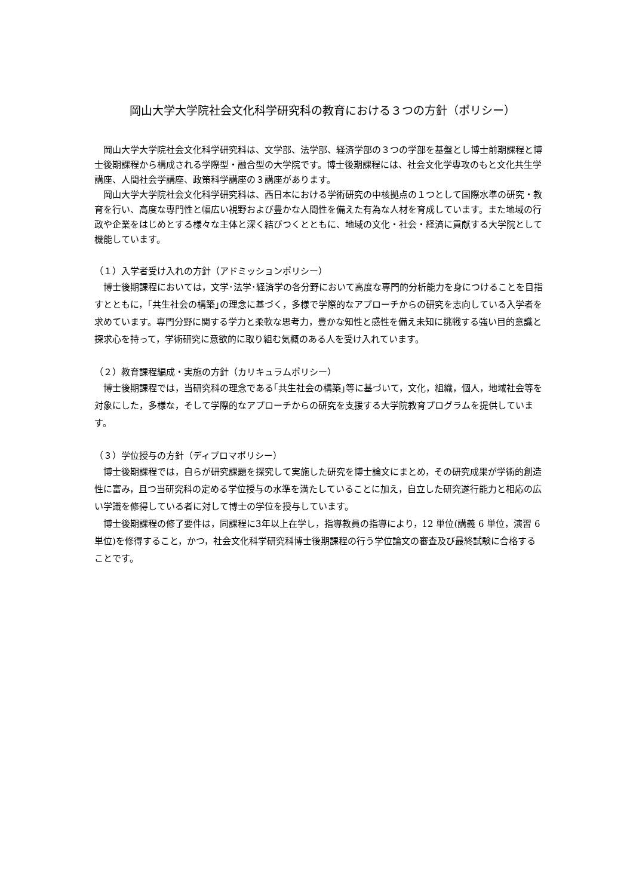岡山大学大学院社会文化科学研究科の教育における３つの方針（ポリシー）
岡山大学大学院社会文化科学研究科は、文学部、法学部、経済学部の３つの学部を基盤とし博士前期課程と博士後期課程から構成される学際型・融合型の大学院です。博士後期課程には、社会文化学専攻のもと文化共生学講座、人間社会学講座、政策科学講座の３講座があります。
岡山大学大学院社会文化科学研究科は、西日本における学術研究の中核拠点の１つとして国際水準の研究・教育を行い、高度な専門性と幅広い視野および豊かな人間性を備えた有為な人材を育成しています。また地域の行政や企業をはじめとする様々な主体と深く結びつくとともに、地域の文化・社会・経済に貢献する大学院として機能しています。
（１）入学者受け入れの方針（アドミッションポリシー）
博士後期課程においては，文学･法学･経済学の各分野において高度な専門的分析能力を身につけることを目指すとともに，｢共生社会の構築｣の理念に基づく，多様で学際的なアプローチからの研究を志向している入学者を求めています。専門分野に関する学力と柔軟な思考力，豊かな知性と感性を備え未知に挑戦する強い目的意識と探求心を持って，学術研究に意欲的に取り組む気概のある人を受け入れています。
（２）教育課程編成・実施の方針（カリキュラムポリシー）
博士後期課程では，当研究科の理念である｢共生社会の構築｣等に基づいて，文化，組織，個人，地域社会等を対象にした，多様な，そして学際的なアプローチからの研究を支援する大学院教育プログラムを提供しています。
（３）学位授与の方針（ディプロマポリシー）
博士後期課程では，自らが研究課題を探究して実施した研究を博士論文にまとめ，その研究成果が学術的創造性に富み，且つ当研究科の定める学位授与の水準を満たしていることに加え，自立した研究遂行能力と相応の広い学識を修得している者に対して博士の学位を授与しています。
博士後期課程の修了要件は，同課程に3年以上在学し，指導教員の指導により，12 単位(講義 6 単位，演習 6 単位)を修得すること，かつ，社会文化科学研究科博士後期課程の行う学位論文の審査及び最終試験に合格することです。